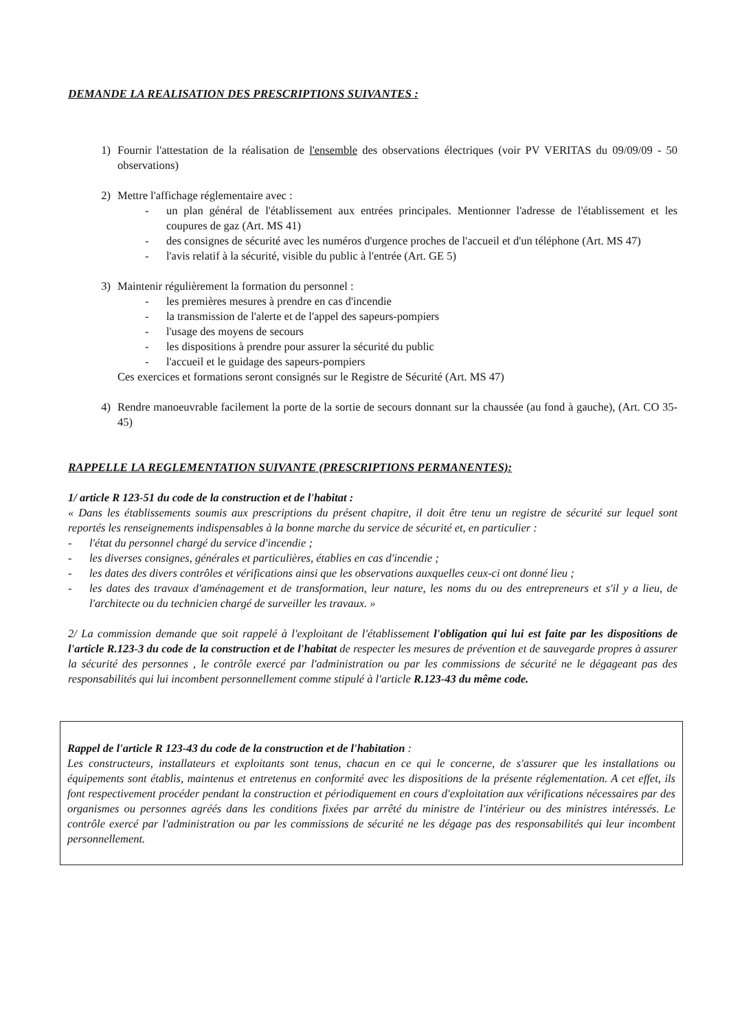DEMANDE LA REALISATION DES PRESCRIPTIONS SUIVANTES :
1) Fournir l'attestation de la réalisation de l'ensemble des observations électriques (voir PV VERITAS du 09/09/09 - 50 observations)
2) Mettre l'affichage réglementaire avec :
- un plan général de l'établissement aux entrées principales. Mentionner l'adresse de l'établissement et les coupures de gaz (Art. MS 41)
- des consignes de sécurité avec les numéros d'urgence proches de l'accueil et d'un téléphone (Art. MS 47)
- l'avis relatif à la sécurité, visible du public à l'entrée (Art. GE 5)
3) Maintenir régulièrement la formation du personnel :
- les premières mesures à prendre en cas d'incendie
- la transmission de l'alerte et de l'appel des sapeurs-pompiers
- l'usage des moyens de secours
- les dispositions à prendre pour assurer la sécurité du public
- l'accueil et le guidage des sapeurs-pompiers
Ces exercices et formations seront consignés sur le Registre de Sécurité (Art. MS 47)
4) Rendre manoeuvrable facilement la porte de la sortie de secours donnant sur la chaussée (au fond à gauche), (Art. CO 35-45)
RAPPELLE LA REGLEMENTATION SUIVANTE (PRESCRIPTIONS PERMANENTES):
1/ article R 123-51 du code de la construction et de l'habitat :
« Dans les établissements soumis aux prescriptions du présent chapitre, il doit être tenu un registre de sécurité sur lequel sont reportés les renseignements indispensables à la bonne marche du service de sécurité et, en particulier :
- l'état du personnel chargé du service d'incendie ;
- les diverses consignes, générales et particulières, établies en cas d'incendie ;
- les dates des divers contrôles et vérifications ainsi que les observations auxquelles ceux-ci ont donné lieu ;
- les dates des travaux d'aménagement et de transformation, leur nature, les noms du ou des entrepreneurs et s'il y a lieu, de l'architecte ou du technicien chargé de surveiller les travaux. »
2/ La commission demande que soit rappelé à l'exploitant de l'établissement l'obligation qui lui est faite par les dispositions de l'article R.123-3 du code de la construction et de l'habitat de respecter les mesures de prévention et de sauvegarde propres à assurer la sécurité des personnes , le contrôle exercé par l'administration ou par les commissions de sécurité ne le dégageant pas des responsabilités qui lui incombent personnellement comme stipulé à l'article R.123-43 du même code.
Rappel de l'article R 123-43 du code de la construction et de l'habitation :
Les constructeurs, installateurs et exploitants sont tenus, chacun en ce qui le concerne, de s'assurer que les installations ou équipements sont établis, maintenus et entretenus en conformité avec les dispositions de la présente réglementation. A cet effet, ils font respectivement procéder pendant la construction et périodiquement en cours d'exploitation aux vérifications nécessaires par des organismes ou personnes agréés dans les conditions fixées par arrêté du ministre de l'intérieur ou des ministres intéressés. Le contrôle exercé par l'administration ou par les commissions de sécurité ne les dégage pas des responsabilités qui leur incombent personnellement.